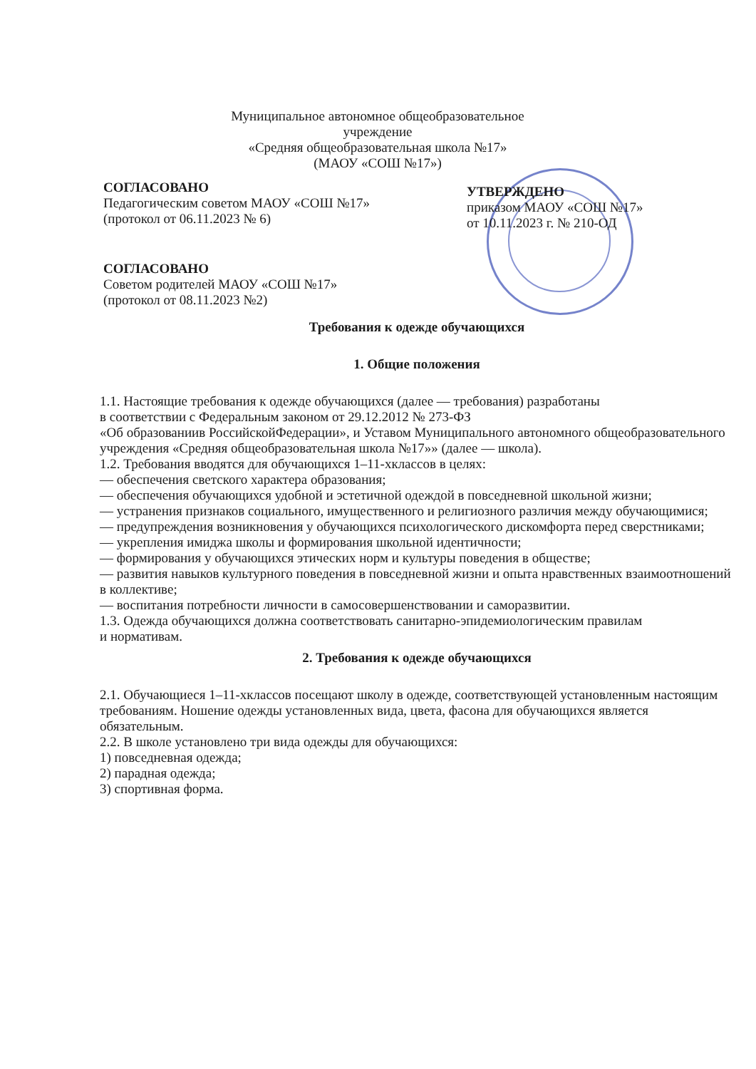Муниципальное автономное общеобразовательное учреждение
«Средняя общеобразовательная школа №17»
(МАОУ «СОШ №17»)
СОГЛАСОВАНО
Педагогическим советом МАОУ «СОШ №17»
(протокол от 06.11.2023 № 6)
СОГЛАСОВАНО
Советом родителей МАОУ «СОШ №17»
(протокол от 08.11.2023 №2)
УТВЕРЖДЕНО
приказом МАОУ «СОШ №17»
от 10.11.2023 г. № 210-ОД
Требования к одежде обучающихся
1. Общие положения
1.1. Настоящие требования к одежде обучающихся (далее — требования) разработаны
в соответствии с Федеральным законом от 29.12.2012 № 273-ФЗ
«Об образованиив РоссийскойФедерации», и Уставом Муниципального автономного общеобразовательного учреждения «Средняя общеобразовательная школа №17»» (далее — школа).
1.2. Требования вводятся для обучающихся 1–11-хклассов в целях:
— обеспечения светского характера образования;
— обеспечения обучающихся удобной и эстетичной одеждой в повседневной школьной жизни;
— устранения признаков социального, имущественного и религиозного различия между обучающимися;
— предупреждения возникновения у обучающихся психологического дискомфорта перед сверстниками;
— укрепления имиджа школы и формирования школьной идентичности;
— формирования у обучающихся этических норм и культуры поведения в обществе;
— развития навыков культурного поведения в повседневной жизни и опыта нравственных взаимоотношений в коллективе;
— воспитания потребности личности в самосовершенствовании и саморазвитии.
1.3. Одежда обучающихся должна соответствовать санитарно-эпидемиологическим правилам
и нормативам.
2. Требования к одежде обучающихся
2.1. Обучающиеся 1–11-хклассов посещают школу в одежде, соответствующей установленным настоящим требованиям. Ношение одежды установленных вида, цвета, фасона для обучающихся является обязательным.
2.2. В школе установлено три вида одежды для обучающихся:
1) повседневная одежда;
2) парадная одежда;
3) спортивная форма.